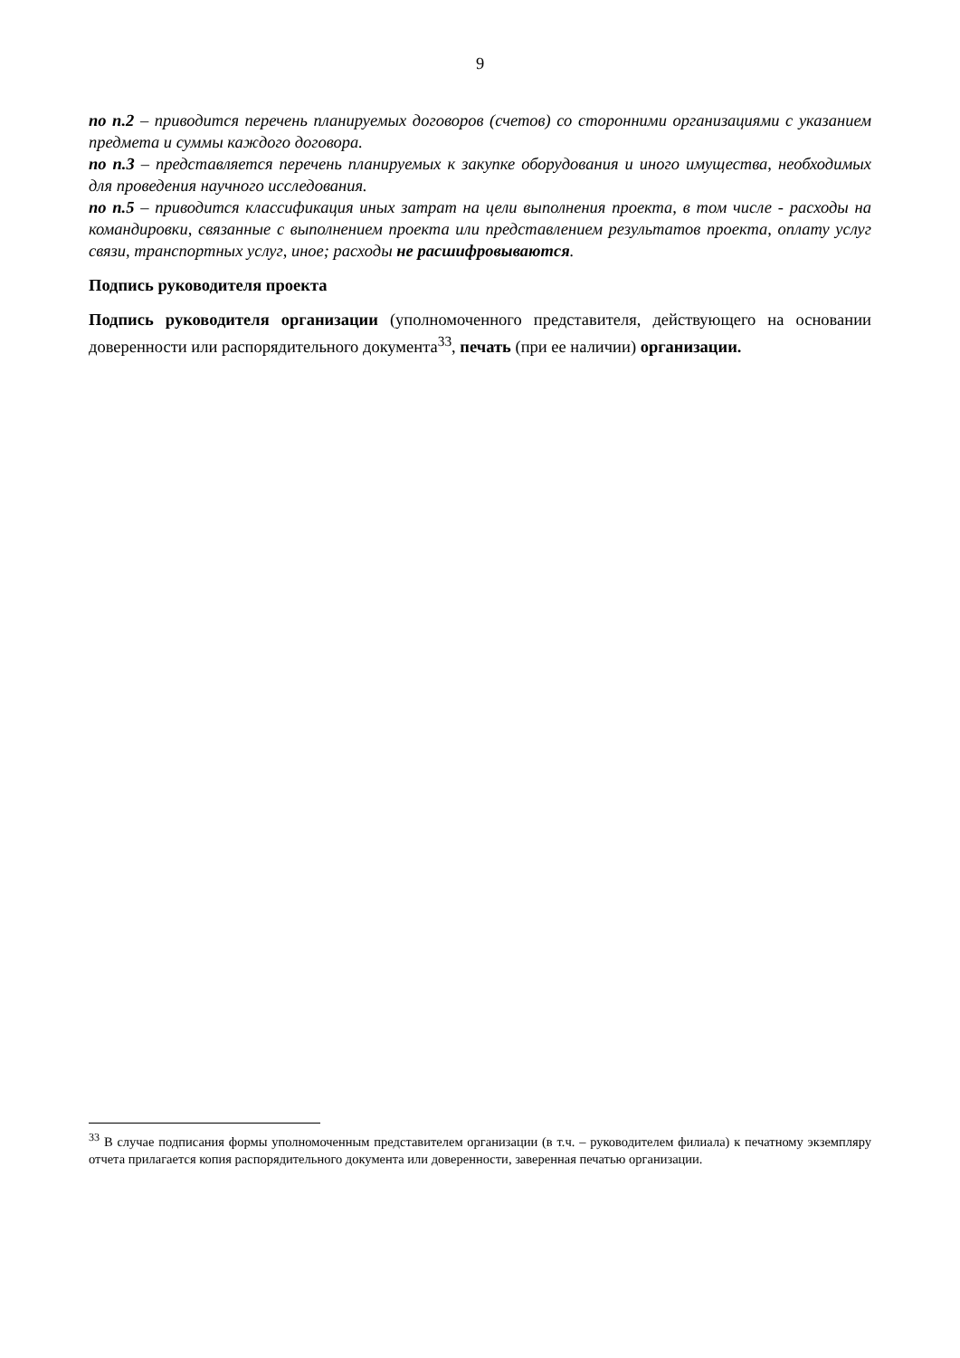9
по п.2 – приводится перечень планируемых договоров (счетов) со сторонними организациями с указанием предмета и суммы каждого договора.
по п.3 – представляется перечень планируемых к закупке оборудования и иного имущества, необходимых для проведения научного исследования.
по п.5 – приводится классификация иных затрат на цели выполнения проекта, в том числе - расходы на командировки, связанные с выполнением проекта или представлением результатов проекта, оплату услуг связи, транспортных услуг, иное; расходы не расшифровываются.
Подпись руководителя проекта
Подпись руководителя организации (уполномоченного представителя, действующего на основании доверенности или распорядительного документа<sup>33</sup>, печать (при ее наличии) организации.
<sup>33</sup> В случае подписания формы уполномоченным представителем организации (в т.ч. – руководителем филиала) к печатному экземпляру отчета прилагается копия распорядительного документа или доверенности, заверенная печатью организации.